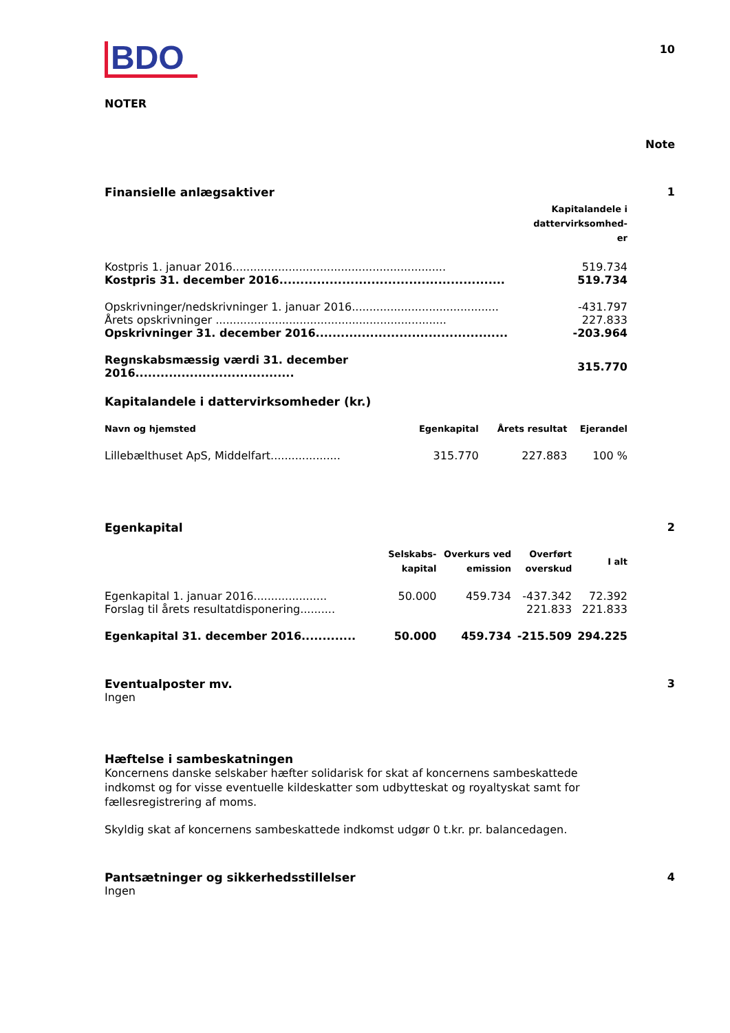BDO
10
NOTER
Note
Finansielle anlægsaktiver 1
| | Kapitalandele i dattervirksomhed- er |
| Kostpris 1. januar 2016............................................................. | 519.734 |
| Kostpris 31. december 2016...................................................... | 519.734 |
| Opskrivninger/nedskrivninger 1. januar 2016.......................................... | -431.797 |
| Årets opskrivninger .................................................................. | 227.833 |
| Opskrivninger 31. december 2016.............................................. | -203.964 |
| Regnskabsmæssig værdi 31. december 2016...................................... | 315.770 |
Kapitalandele i dattervirksomheder (kr.)
| Navn og hjemsted | Egenkapital | Årets resultat | Ejerandel |
| --- | --- | --- | --- |
| Lillebælthuset ApS, Middelfart.................... | 315.770 | 227.883 | 100 % |
Egenkapital 2
| | Selskabs- kapital | Overkurs ved emission | Overført overskud | I alt |
| --- | --- | --- | --- | --- |
| Egenkapital 1. januar 2016..................... | 50.000 | 459.734 | -437.342 | 72.392 |
| Forslag til årets resultatdisponering.......... | | | 221.833 | 221.833 |
| Egenkapital 31. december 2016............. | 50.000 | 459.734 | -215.509 | 294.225 |
Eventualposter mv. 3
Ingen
Hæftelse i sambeskatningen
Koncernens danske selskaber hæfter solidarisk for skat af koncernens sambeskattede indkomst og for visse eventuelle kildeskatter som udbytteskat og royaltyskat samt for fællesregistrering af moms.
Skyldig skat af koncernens sambeskattede indkomst udgør 0 t.kr. pr. balancedagen.
Pantsætninger og sikkerhedsstillelser
4
Ingen